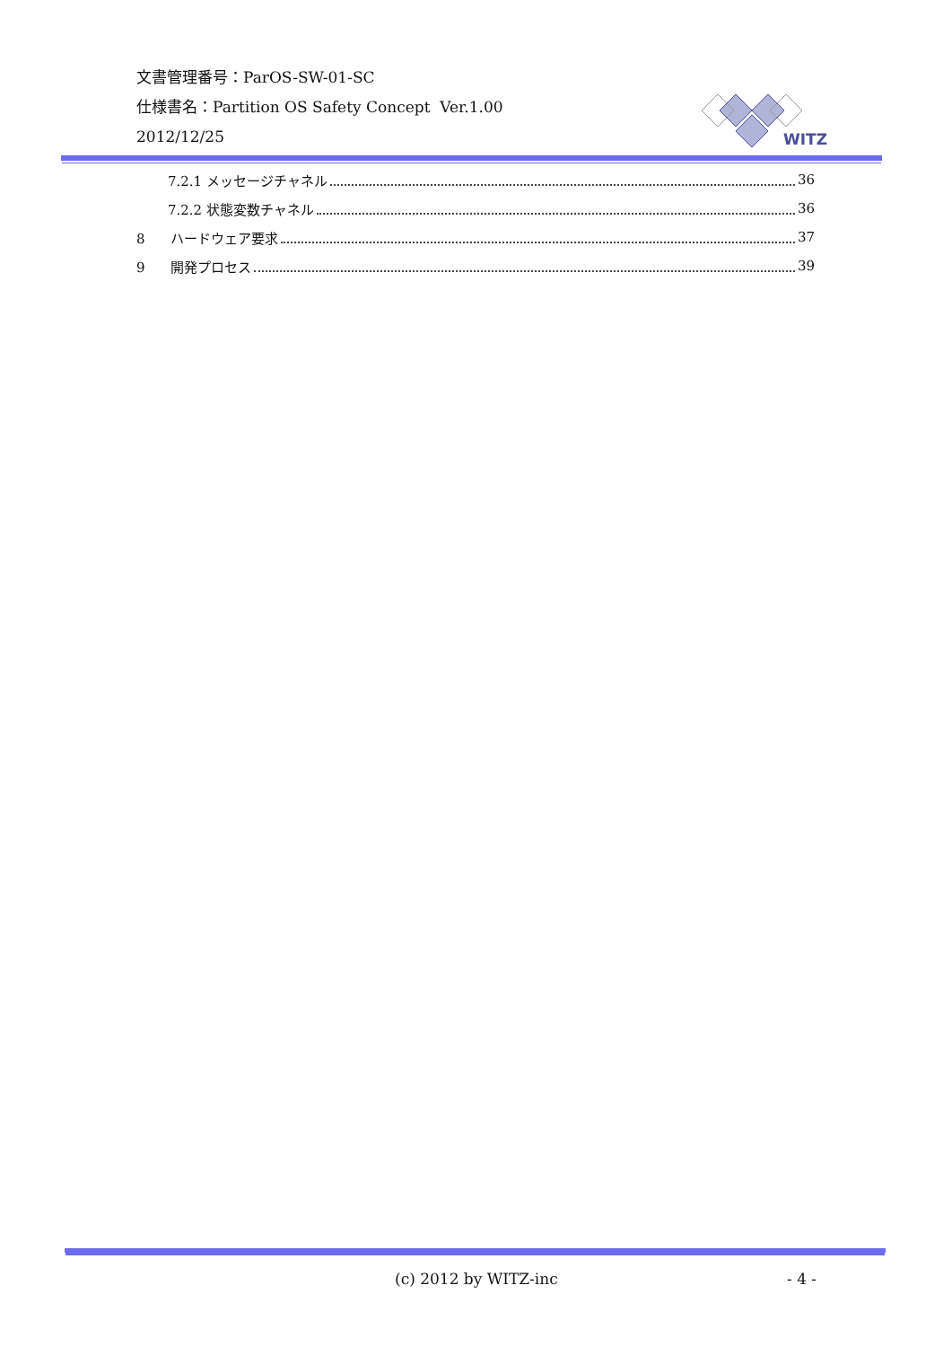文書管理番号：ParOS-SW-01-SC
仕様書名：Partition OS Safety Concept Ver.1.00
2012/12/25
WITZ
7.2.1 メッセージチャネル 36
7.2.2 状態変数チャネル 36
8 ハードウェア要求 37
9 開発プロセス 39
(c) 2012 by WITZ-inc - 4 -